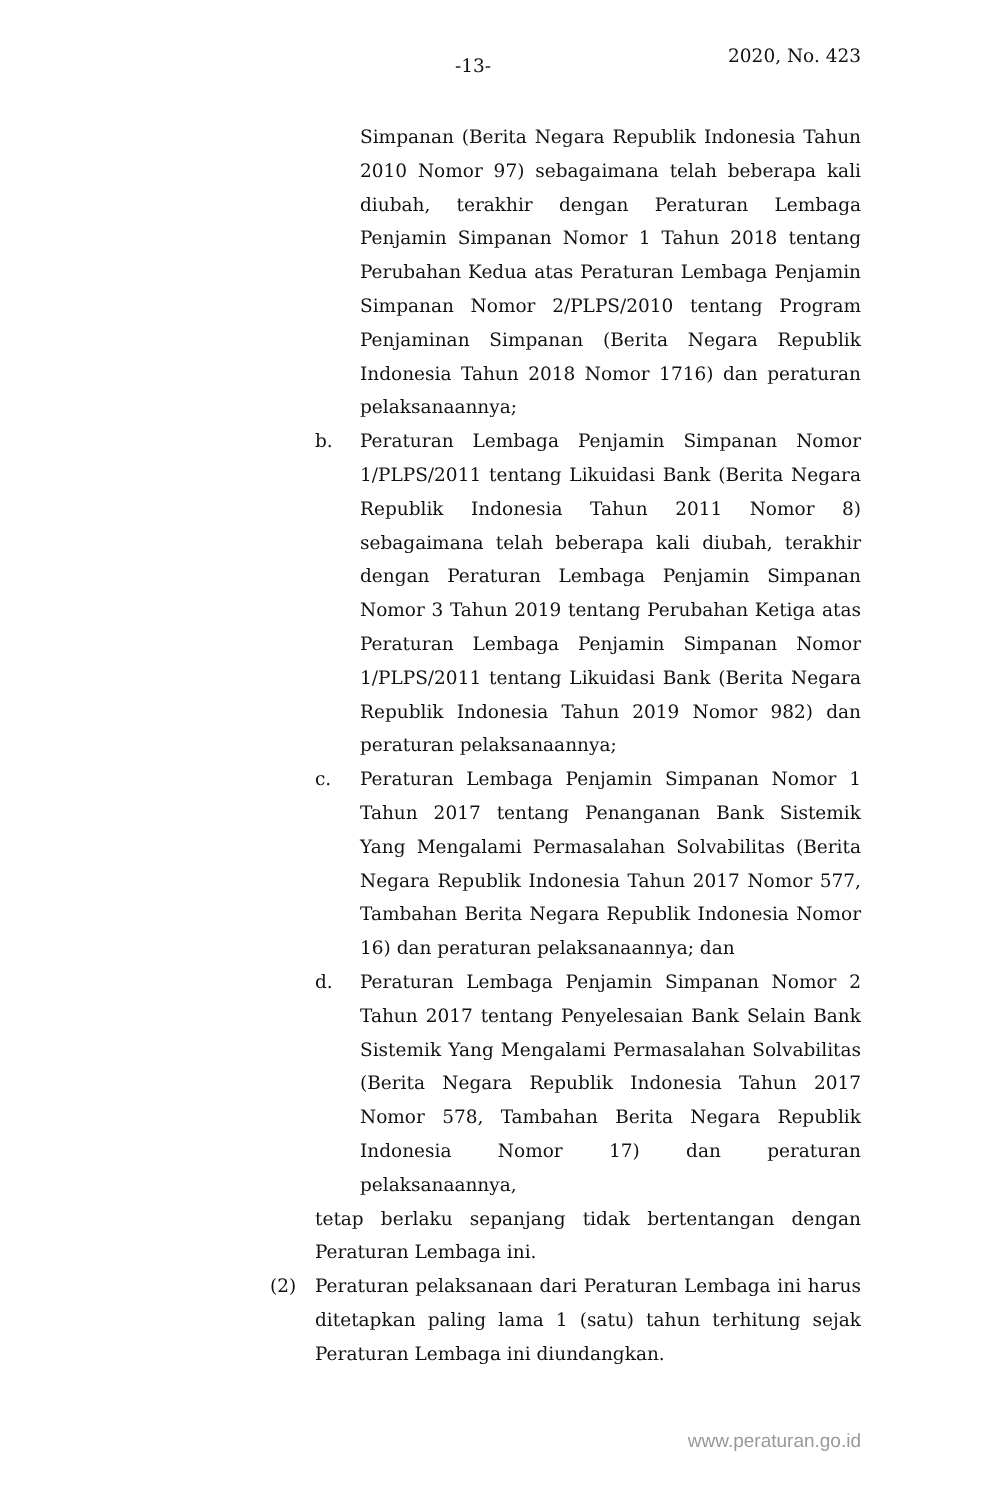-13- 2020, No. 423
Simpanan (Berita Negara Republik Indonesia Tahun 2010 Nomor 97) sebagaimana telah beberapa kali diubah, terakhir dengan Peraturan Lembaga Penjamin Simpanan Nomor 1 Tahun 2018 tentang Perubahan Kedua atas Peraturan Lembaga Penjamin Simpanan Nomor 2/PLPS/2010 tentang Program Penjaminan Simpanan (Berita Negara Republik Indonesia Tahun 2018 Nomor 1716) dan peraturan pelaksanaannya;
b. Peraturan Lembaga Penjamin Simpanan Nomor 1/PLPS/2011 tentang Likuidasi Bank (Berita Negara Republik Indonesia Tahun 2011 Nomor 8) sebagaimana telah beberapa kali diubah, terakhir dengan Peraturan Lembaga Penjamin Simpanan Nomor 3 Tahun 2019 tentang Perubahan Ketiga atas Peraturan Lembaga Penjamin Simpanan Nomor 1/PLPS/2011 tentang Likuidasi Bank (Berita Negara Republik Indonesia Tahun 2019 Nomor 982) dan peraturan pelaksanaannya;
c. Peraturan Lembaga Penjamin Simpanan Nomor 1 Tahun 2017 tentang Penanganan Bank Sistemik Yang Mengalami Permasalahan Solvabilitas (Berita Negara Republik Indonesia Tahun 2017 Nomor 577, Tambahan Berita Negara Republik Indonesia Nomor 16) dan peraturan pelaksanaannya; dan
d. Peraturan Lembaga Penjamin Simpanan Nomor 2 Tahun 2017 tentang Penyelesaian Bank Selain Bank Sistemik Yang Mengalami Permasalahan Solvabilitas (Berita Negara Republik Indonesia Tahun 2017 Nomor 578, Tambahan Berita Negara Republik Indonesia Nomor 17) dan peraturan pelaksanaannya,
tetap berlaku sepanjang tidak bertentangan dengan Peraturan Lembaga ini.
(2) Peraturan pelaksanaan dari Peraturan Lembaga ini harus ditetapkan paling lama 1 (satu) tahun terhitung sejak Peraturan Lembaga ini diundangkan.
www.peraturan.go.id